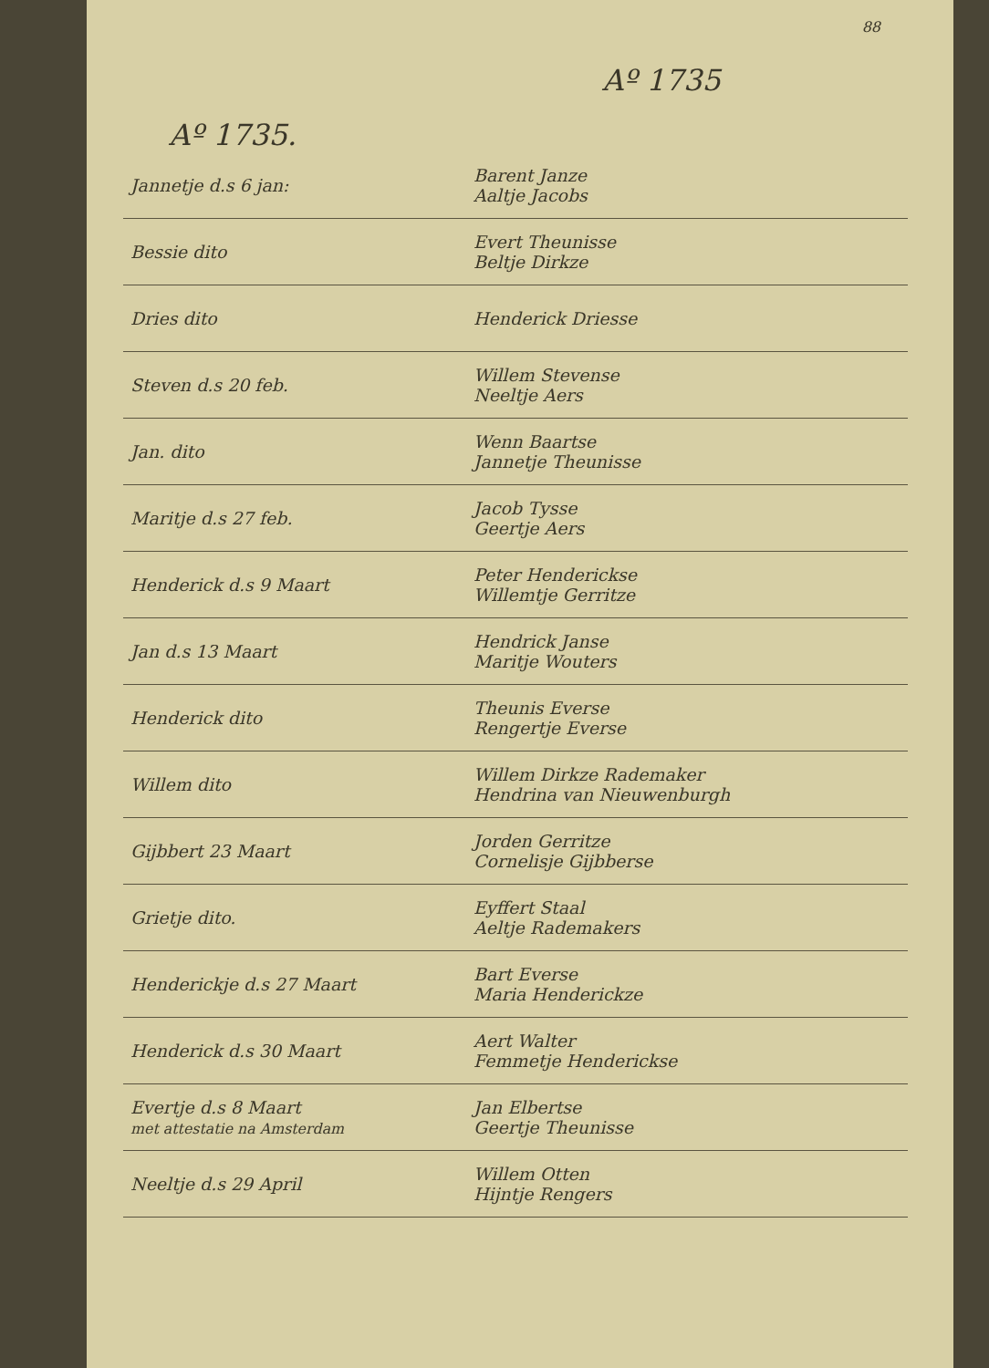88
Aº 1735.
Aº 1735
| Jannetje d.s 6 jan: | Barent Janze Aaltje Jacobs |
| Bessie dito | Evert Theunisse Beltje Dirkze |
| Dries dito | Henderick Driesse |
| Steven d.s 20 feb. | Willem Stevense Neeltje Aers |
| Jan. dito | Wenn Baartse Jannetje Theunisse |
| Maritje d.s 27 feb. | Jacob Tysse Geertje Aers |
| Henderick d.s 9 Maart | Peter Henderickse Willemtje Gerritze |
| Jan d.s 13 Maart | Hendrick Janse Maritje Wouters |
| Henderick dito | Theunis Everse Rengertje Everse |
| Willem dito | Willem Dirkze Rademaker Hendrina van Nieuwenburgh |
| Gijbbert 23 Maart | Jorden Gerritze Cornelisje Gijbberse |
| Grietje dito. | Eyffert Staal Aeltje Rademakers |
| Henderickje d.s 27 Maart | Bart Everse Maria Henderickze |
| Henderick d.s 30 Maart | Aert Walter Femmetje Henderickse |
| Evertje d.s 8 Maart met attestatie na Amsterdam | Jan Elbertse Geertje Theunisse |
| Neeltje d.s 29 April | Willem Otten Hijntje Rengers |